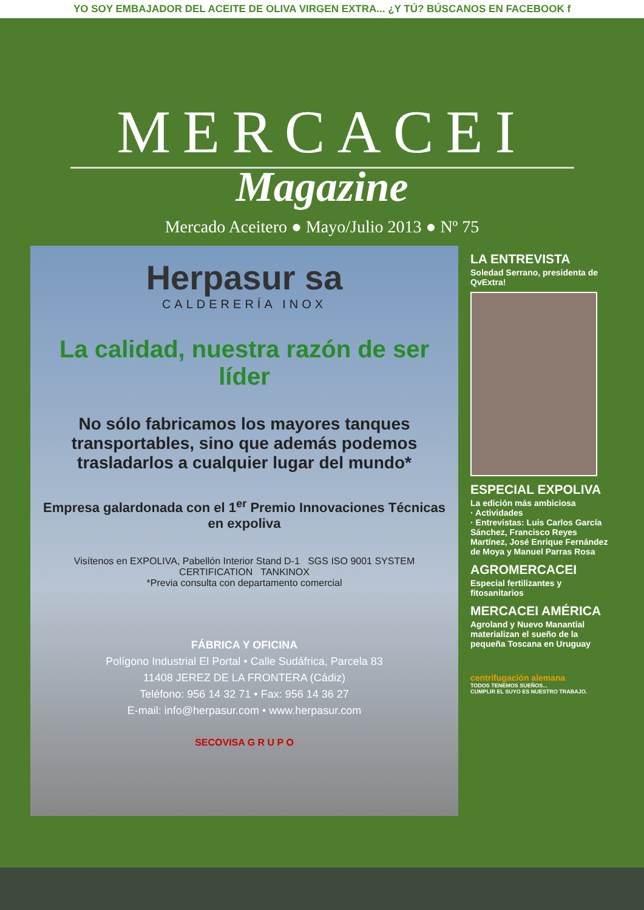YO SOY EMBAJADOR DEL ACEITE DE OLIVA VIRGEN EXTRA... ¿Y TÚ? BÚSCANOS EN FACEBOOK f
MERCACEI
Magazine
Mercado Aceitero ● Mayo/Julio 2013 ● Nº 75
Herpasur sa
CALDERERÍA INOX
La calidad, nuestra razón de ser líder
No sólo fabricamos los mayores tanques transportables, sino que además podemos trasladarlos a cualquier lugar del mundo*
Empresa galardonada con el 1<sup>er</sup> Premio Innovaciones Técnicas en expoliva
Visítenos en EXPOLIVA, Pabellón Interior Stand D-1 SGS ISO 9001 SYSTEM CERTIFICATION TANKINOX
*Previa consulta con departamento comercial
FÁBRICA Y OFICINA
Polígono Industrial El Portal • Calle Sudáfrica, Parcela 83
11408 JEREZ DE LA FRONTERA (Cádiz)
Teléfono: 956 14 32 71 • Fax: 956 14 36 27
E-mail: info@herpasur.com • www.herpasur.com
SECOVISA G R U P O
LA ENTREVISTA
Soledad Serrano, presidenta de QvExtra!
ESPECIAL EXPOLIVA
La edición más ambiciosa
· Actividades
· Entrevistas: Luis Carlos García Sánchez, Francisco Reyes Martínez, José Enrique Fernández de Moya y Manuel Parras Rosa
AGROMERCACEI
Especial fertilizantes y fitosanitarios
MERCACEI AMÉRICA
Agroland y Nuevo Manantial materializan el sueño de la pequeña Toscana en Uruguay
centrifugación alemana
TODOS TENEMOS SUEÑOS...
CUMPLIR EL SUYO ES NUESTRO TRABAJO.